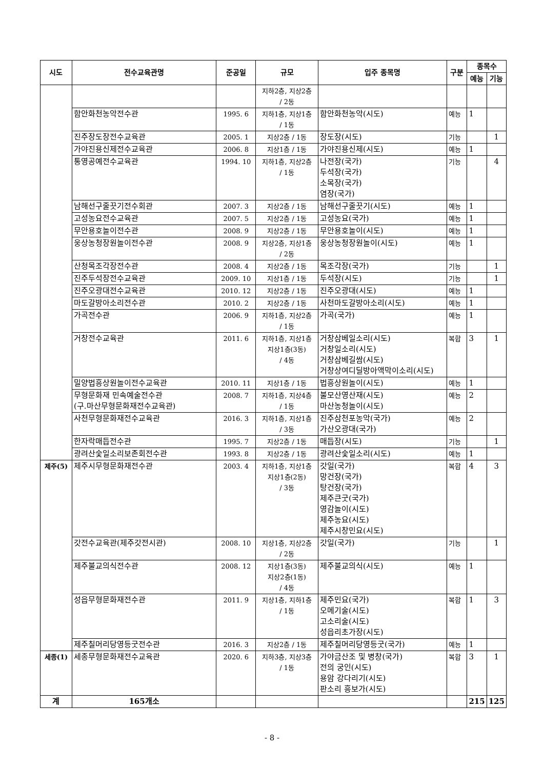| 시도 | 전수교육관명 | 준공일 | 규모 | 입주 종목명 | 구분 | 종목수 | |
| --- | --- | --- | --- | --- | --- | --- | --- |
| | | | | | | 예능 | 기능 |
| | | | 지하2층, 지상2층 / 2동 | | | | |
| | 함안화천농악전수관 | 1995. 6 | 지하1층, 지상1층 / 1동 | 함안화천농악(시도) | 예능 | 1 | |
| | 진주장도장전수교육관 | 2005. 1 | 지상2층 / 1동 | 장도장(시도) | 기능 | | 1 |
| | 가야진용신제전수교육관 | 2006. 8 | 지상1층 / 1동 | 가야진용신제(시도) | 예능 | 1 | |
| | 통영공예전수교육관 | 1994. 10 | 지하1층, 지상2층 / 1동 | 나전장(국가) 두석장(국가) 소목장(국가) 염장(국가) | 기능 | | 4 |
| | 남해선구줄끗기전수회관 | 2007. 3 | 지상2층 / 1동 | 남해선구줄끗기(시도) | 예능 | 1 | |
| | 고성농요전수교육관 | 2007. 5 | 지상2층 / 1동 | 고성농요(국가) | 예능 | 1 | |
| | 무안용호놀이전수관 | 2008. 9 | 지상2층 / 1동 | 무안용호놀이(시도) | 예능 | 1 | |
| | 웅상농청장원놀이전수관 | 2008. 9 | 지상2층, 지상1층 / 2동 | 웅상농청장원놀이(시도) | 예능 | 1 | |
| | 산청목조각장전수관 | 2008. 4 | 지상2층 / 1동 | 목조각장(국가) | 기능 | | 1 |
| | 진주두석장전수교육관 | 2009. 10 | 지상1층 / 1동 | 두석장(시도) | 기능 | | 1 |
| | 진주오광대전수교육관 | 2010. 12 | 지상2층 / 1동 | 진주오광대(시도) | 예능 | 1 | |
| | 마도갈방아소리전수관 | 2010. 2 | 지상2층 / 1동 | 사천마도갈방아소리(시도) | 예능 | 1 | |
| | 가곡전수관 | 2006. 9 | 지하1층, 지상2층 / 1동 | 가곡(국가) | 예능 | 1 | |
| | 거창전수교육관 | 2011. 6 | 지하1층, 지상1층 지상1층(3동) / 4동 | 거창삼베일소리(시도) 거창일소리(시도) 거창삼베길쌈(시도) 거창상여디딜방아액막이소리(시도) | 복합 | 3 | 1 |
| | 밀양법흥상원놀이전수교육관 | 2010. 11 | 지상1층 / 1동 | 법흥상원놀이(시도) | 예능 | 1 | |
| | 무형문화재 민속예술전수관 (구.마산무형문화재전수교육관) | 2008. 7 | 지하1층, 지상4층 / 1동 | 불모산영산재(시도) 마산농청놀이(시도) | 예능 | 2 | |
| | 사천무형문화재전수교육관 | 2016. 3 | 지하1층, 지상1층 / 3동 | 진주삼천포농악(국가) 가산오광대(국가) | 예능 | 2 | |
| | 한자락매듭전수관 | 1995. 7 | 지상2층 / 1동 | 매듭장(시도) | 기능 | | 1 |
| | 광려산숯일소리보존회전수관 | 1993. 8 | 지상2층 / 1동 | 광려산숯일소리(시도) | 예능 | 1 | |
| 제주(5) | 제주시무형문화재전수관 | 2003. 4 | 지하1층, 지상1층 지상1층(2동) / 3동 | 갓일(국가) 망건장(국가) 탕건장(국가) 제주큰굿(국가) 영감놀이(시도) 제주농요(시도) 제주시창민요(시도) | 복합 | 4 | 3 |
| | 갓전수교육관(제주갓전시관) | 2008. 10 | 지상1층, 지상2층 / 2동 | 갓일(국가) | 기능 | | 1 |
| | 제주불교의식전수관 | 2008. 12 | 지상1층(3동) 지상2층(1동) / 4동 | 제주불교의식(시도) | 예능 | 1 | |
| | 성읍무형문화재전수관 | 2011. 9 | 지상1층, 지하1층 / 1동 | 제주민요(국가) 오메기술(시도) 고소리술(시도) 성읍리초가장(시도) | 복합 | 1 | 3 |
| | 제주칠머리당영등굿전수관 | 2016. 3 | 지상2층 / 1동 | 제주칠머리당영등굿(국가) | 예능 | 1 | |
| 세종(1) | 세종무형문화재전수교육관 | 2020. 6 | 지하3층, 지상3층 / 1동 | 가야금산조 및 병창(국가) 전의 궁인(시도) 용암 강다리기(시도) 판소리 흥보가(시도) | 복합 | 3 | 1 |
| 계 | 165개소 | | | | | 215 | 125 |
- 8 -